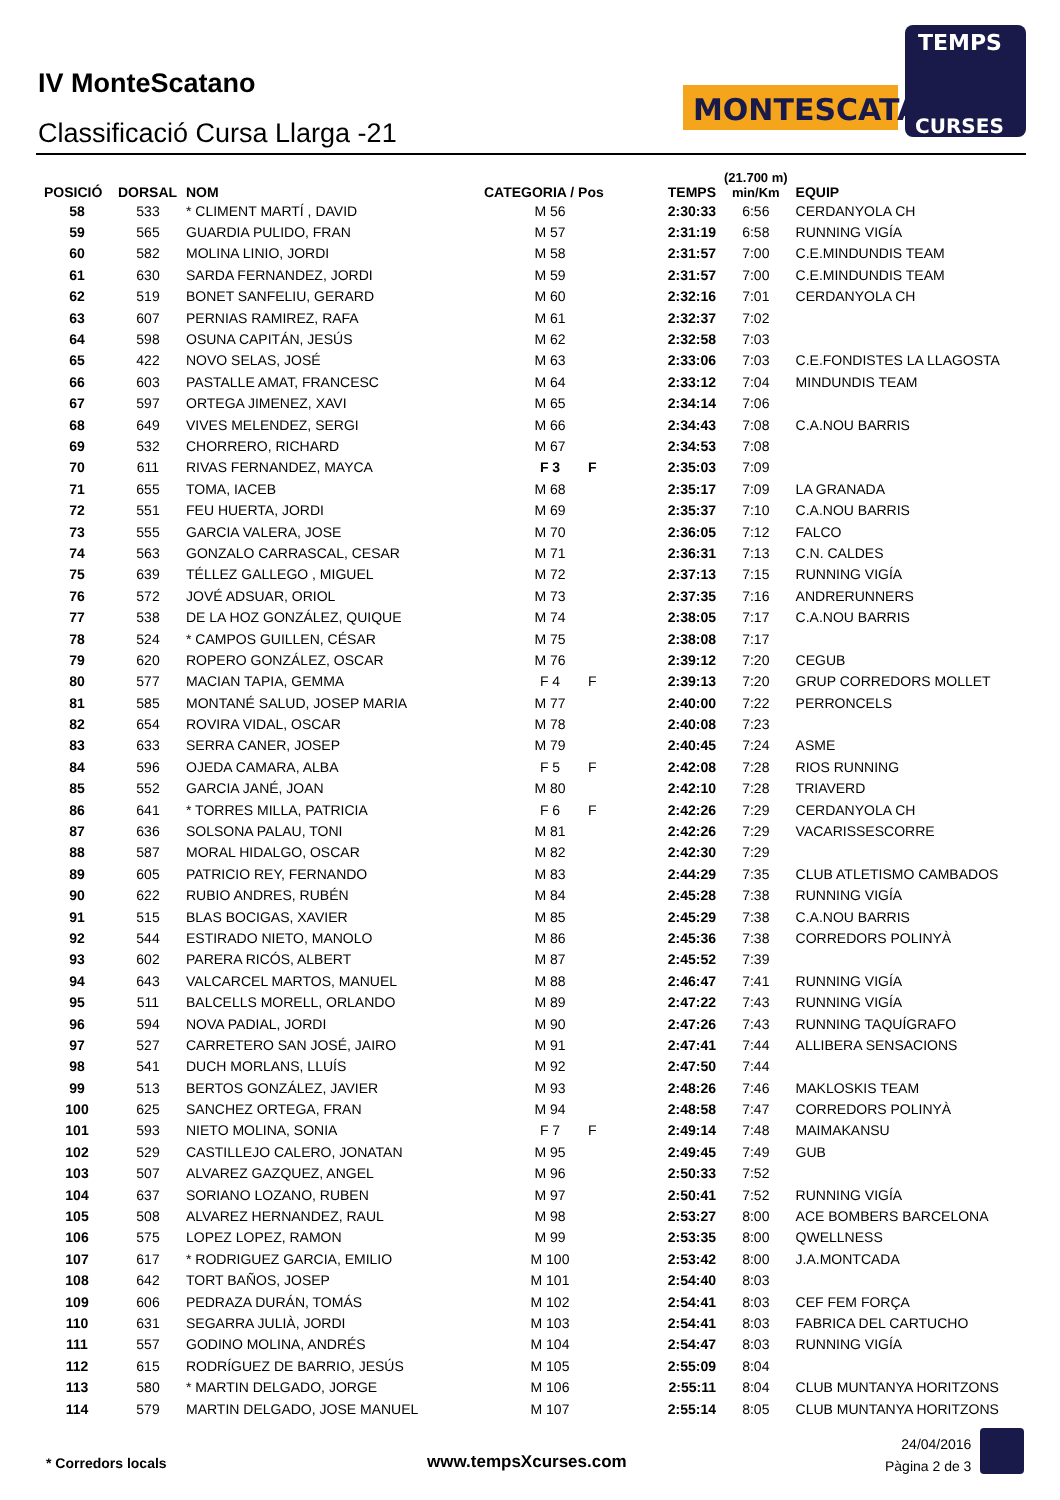IV MonteScatano
Classificació Cursa Llarga -21
MONTESCATANO
TEMPS
CURSES
| POSICIÓ | DORSAL | NOM | CATEGORIA / Pos | | TEMPS | (21.700 m) min/Km | EQUIP |
| --- | --- | --- | --- | --- | --- | --- | --- |
| 58 | 533 | * CLIMENT MARTÍ , DAVID | M 56 | | 2:30:33 | 6:56 | CERDANYOLA CH |
| 59 | 565 | GUARDIA PULIDO, FRAN | M 57 | | 2:31:19 | 6:58 | RUNNING VIGÍA |
| 60 | 582 | MOLINA LINIO, JORDI | M 58 | | 2:31:57 | 7:00 | C.E.MINDUNDIS TEAM |
| 61 | 630 | SARDA FERNANDEZ, JORDI | M 59 | | 2:31:57 | 7:00 | C.E.MINDUNDIS TEAM |
| 62 | 519 | BONET SANFELIU, GERARD | M 60 | | 2:32:16 | 7:01 | CERDANYOLA CH |
| 63 | 607 | PERNIAS RAMIREZ, RAFA | M 61 | | 2:32:37 | 7:02 | |
| 64 | 598 | OSUNA CAPITÁN, JESÚS | M 62 | | 2:32:58 | 7:03 | |
| 65 | 422 | NOVO SELAS, JOSÉ | M 63 | | 2:33:06 | 7:03 | C.E.FONDISTES LA LLAGOSTA |
| 66 | 603 | PASTALLE AMAT, FRANCESC | M 64 | | 2:33:12 | 7:04 | MINDUNDIS TEAM |
| 67 | 597 | ORTEGA JIMENEZ, XAVI | M 65 | | 2:34:14 | 7:06 | |
| 68 | 649 | VIVES MELENDEZ, SERGI | M 66 | | 2:34:43 | 7:08 | C.A.NOU BARRIS |
| 69 | 532 | CHORRERO, RICHARD | M 67 | | 2:34:53 | 7:08 | |
| 70 | 611 | RIVAS FERNANDEZ, MAYCA | F 3 | F | 2:35:03 | 7:09 | |
| 71 | 655 | TOMA, IACEB | M 68 | | 2:35:17 | 7:09 | LA GRANADA |
| 72 | 551 | FEU HUERTA, JORDI | M 69 | | 2:35:37 | 7:10 | C.A.NOU BARRIS |
| 73 | 555 | GARCIA VALERA, JOSE | M 70 | | 2:36:05 | 7:12 | FALCO |
| 74 | 563 | GONZALO CARRASCAL, CESAR | M 71 | | 2:36:31 | 7:13 | C.N. CALDES |
| 75 | 639 | TÉLLEZ GALLEGO , MIGUEL | M 72 | | 2:37:13 | 7:15 | RUNNING VIGÍA |
| 76 | 572 | JOVÉ ADSUAR, ORIOL | M 73 | | 2:37:35 | 7:16 | ANDRERUNNERS |
| 77 | 538 | DE LA HOZ GONZÁLEZ, QUIQUE | M 74 | | 2:38:05 | 7:17 | C.A.NOU BARRIS |
| 78 | 524 | * CAMPOS GUILLEN, CÉSAR | M 75 | | 2:38:08 | 7:17 | |
| 79 | 620 | ROPERO GONZÁLEZ, OSCAR | M 76 | | 2:39:12 | 7:20 | CEGUB |
| 80 | 577 | MACIAN TAPIA, GEMMA | F 4 | F | 2:39:13 | 7:20 | GRUP CORREDORS MOLLET |
| 81 | 585 | MONTANÉ SALUD, JOSEP MARIA | M 77 | | 2:40:00 | 7:22 | PERRONCELS |
| 82 | 654 | ROVIRA VIDAL, OSCAR | M 78 | | 2:40:08 | 7:23 | |
| 83 | 633 | SERRA CANER, JOSEP | M 79 | | 2:40:45 | 7:24 | ASME |
| 84 | 596 | OJEDA CAMARA, ALBA | F 5 | F | 2:42:08 | 7:28 | RIOS RUNNING |
| 85 | 552 | GARCIA JANÉ, JOAN | M 80 | | 2:42:10 | 7:28 | TRIAVERD |
| 86 | 641 | * TORRES MILLA, PATRICIA | F 6 | F | 2:42:26 | 7:29 | CERDANYOLA CH |
| 87 | 636 | SOLSONA PALAU, TONI | M 81 | | 2:42:26 | 7:29 | VACARISSESCORRE |
| 88 | 587 | MORAL HIDALGO, OSCAR | M 82 | | 2:42:30 | 7:29 | |
| 89 | 605 | PATRICIO REY, FERNANDO | M 83 | | 2:44:29 | 7:35 | CLUB ATLETISMO CAMBADOS |
| 90 | 622 | RUBIO ANDRES, RUBÉN | M 84 | | 2:45:28 | 7:38 | RUNNING VIGÍA |
| 91 | 515 | BLAS BOCIGAS, XAVIER | M 85 | | 2:45:29 | 7:38 | C.A.NOU BARRIS |
| 92 | 544 | ESTIRADO NIETO, MANOLO | M 86 | | 2:45:36 | 7:38 | CORREDORS POLINYÀ |
| 93 | 602 | PARERA RICÓS, ALBERT | M 87 | | 2:45:52 | 7:39 | |
| 94 | 643 | VALCARCEL MARTOS, MANUEL | M 88 | | 2:46:47 | 7:41 | RUNNING VIGÍA |
| 95 | 511 | BALCELLS MORELL, ORLANDO | M 89 | | 2:47:22 | 7:43 | RUNNING VIGÍA |
| 96 | 594 | NOVA PADIAL, JORDI | M 90 | | 2:47:26 | 7:43 | RUNNING TAQUÍGRAFO |
| 97 | 527 | CARRETERO SAN JOSÉ, JAIRO | M 91 | | 2:47:41 | 7:44 | ALLIBERA SENSACIONS |
| 98 | 541 | DUCH MORLANS, LLUÍS | M 92 | | 2:47:50 | 7:44 | |
| 99 | 513 | BERTOS GONZÁLEZ, JAVIER | M 93 | | 2:48:26 | 7:46 | MAKLOSKIS TEAM |
| 100 | 625 | SANCHEZ ORTEGA, FRAN | M 94 | | 2:48:58 | 7:47 | CORREDORS POLINYÀ |
| 101 | 593 | NIETO MOLINA, SONIA | F 7 | F | 2:49:14 | 7:48 | MAIMAKANSU |
| 102 | 529 | CASTILLEJO CALERO, JONATAN | M 95 | | 2:49:45 | 7:49 | GUB |
| 103 | 507 | ALVAREZ GAZQUEZ, ANGEL | M 96 | | 2:50:33 | 7:52 | |
| 104 | 637 | SORIANO LOZANO, RUBEN | M 97 | | 2:50:41 | 7:52 | RUNNING VIGÍA |
| 105 | 508 | ALVAREZ HERNANDEZ, RAUL | M 98 | | 2:53:27 | 8:00 | ACE BOMBERS BARCELONA |
| 106 | 575 | LOPEZ LOPEZ, RAMON | M 99 | | 2:53:35 | 8:00 | QWELLNESS |
| 107 | 617 | * RODRIGUEZ GARCIA, EMILIO | M 100 | | 2:53:42 | 8:00 | J.A.MONTCADA |
| 108 | 642 | TORT BAÑOS, JOSEP | M 101 | | 2:54:40 | 8:03 | |
| 109 | 606 | PEDRAZA DURÁN, TOMÁS | M 102 | | 2:54:41 | 8:03 | CEF FEM FORÇA |
| 110 | 631 | SEGARRA JULIÀ, JORDI | M 103 | | 2:54:41 | 8:03 | FABRICA DEL CARTUCHO |
| 111 | 557 | GODINO MOLINA, ANDRÉS | M 104 | | 2:54:47 | 8:03 | RUNNING VIGÍA |
| 112 | 615 | RODRÍGUEZ DE BARRIO, JESÚS | M 105 | | 2:55:09 | 8:04 | |
| 113 | 580 | * MARTIN DELGADO, JORGE | M 106 | | 2:55:11 | 8:04 | CLUB MUNTANYA HORITZONS |
| 114 | 579 | MARTIN DELGADO, JOSE MANUEL | M 107 | | 2:55:14 | 8:05 | CLUB MUNTANYA HORITZONS |
* Corredors locals www.tempsXcurses.com
24/04/2016
Pàgina 2 de 3